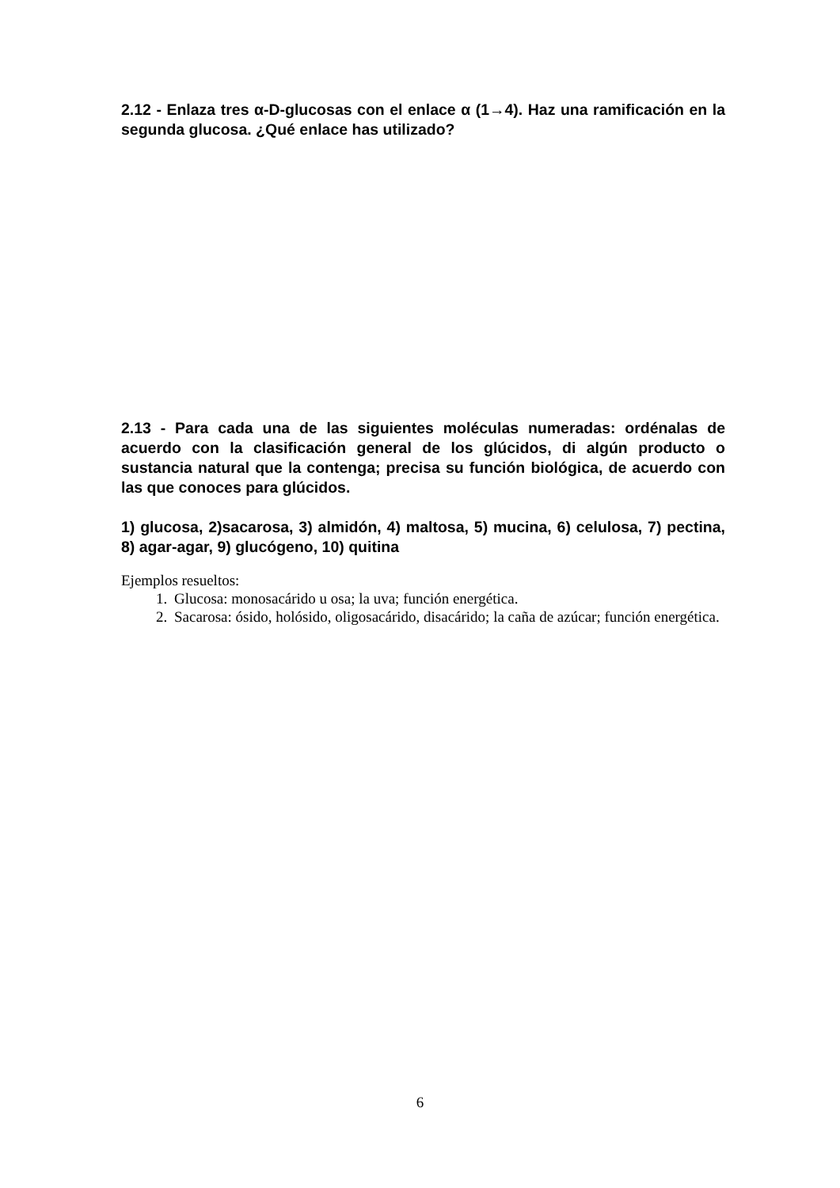2.12 - Enlaza tres α-D-glucosas con el enlace α (1→4). Haz una ramificación en la segunda glucosa. ¿Qué enlace has utilizado?
2.13 - Para cada una de las siguientes moléculas numeradas: ordénalas de acuerdo con la clasificación general de los glúcidos, di algún producto o sustancia natural que la contenga; precisa su función biológica, de acuerdo con las que conoces para glúcidos.
1) glucosa, 2)sacarosa, 3) almidón, 4) maltosa, 5) mucina, 6) celulosa, 7) pectina, 8) agar-agar, 9) glucógeno, 10) quitina
Ejemplos resueltos:
1. Glucosa: monosacárido u osa; la uva; función energética.
2. Sacarosa: ósido, holósido, oligosacárido, disacárido; la caña de azúcar; función energética.
6